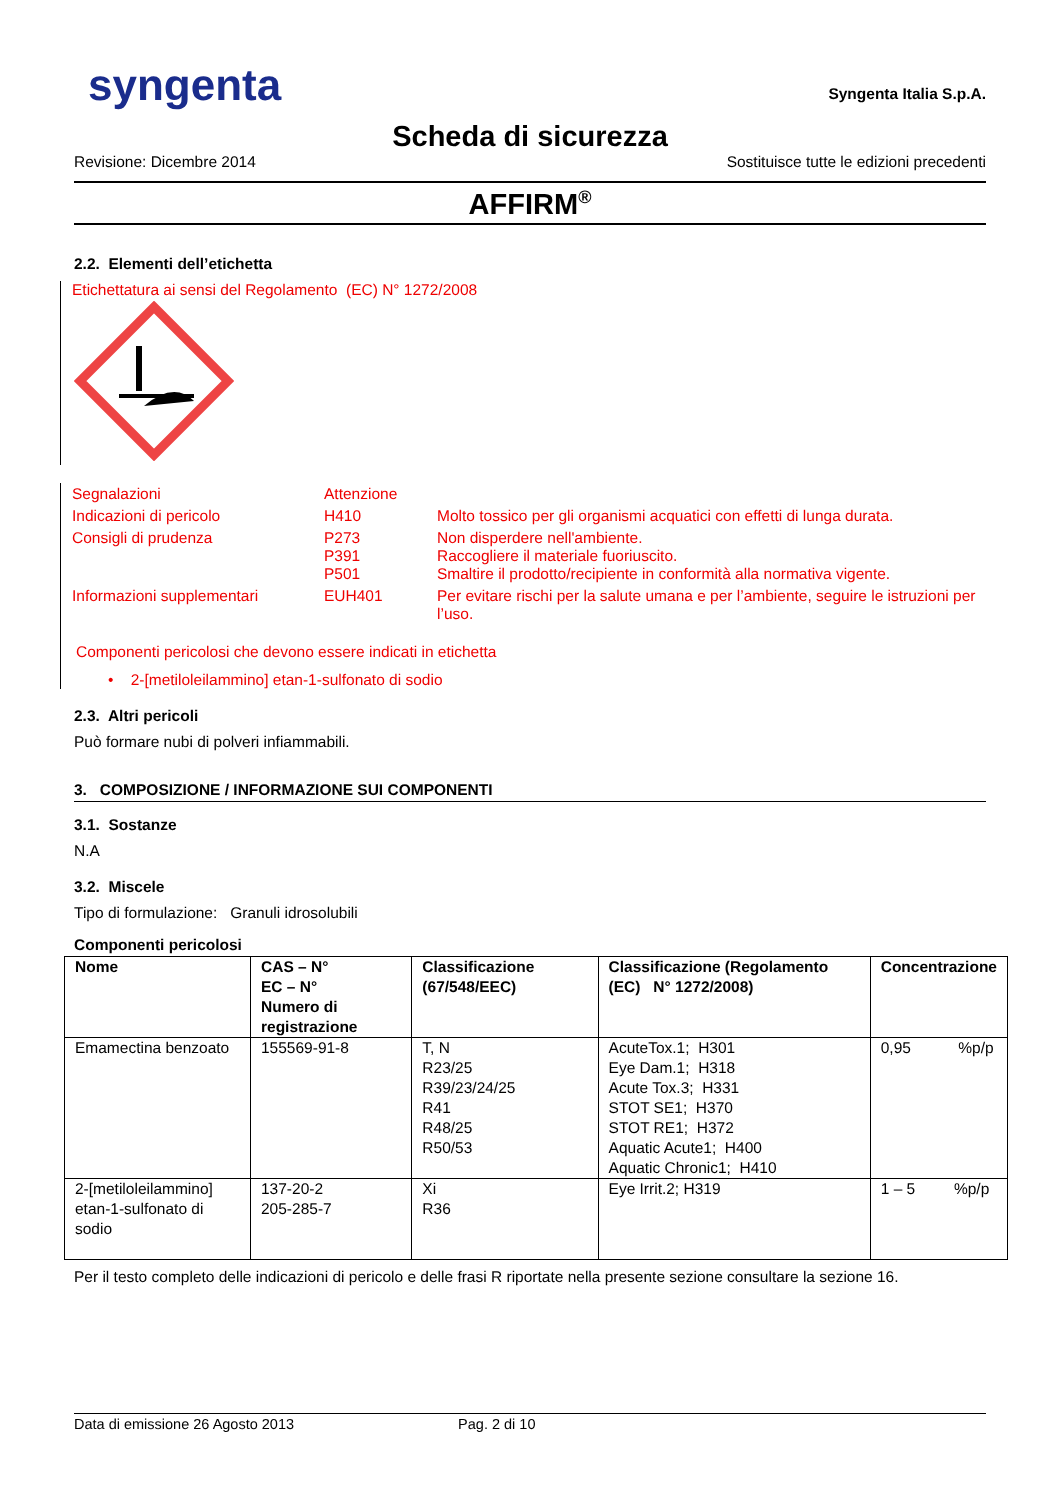syngenta
Syngenta Italia S.p.A.
Scheda di sicurezza
Revisione: Dicembre 2014 Sostituisce tutte le edizioni precedenti
AFFIRM<sup>®</sup>
2.2. Elementi dell’etichetta
Etichettatura ai sensi del Regolamento (EC) N° 1272/2008
| Segnalazioni | Attenzione | |
| Indicazioni di pericolo | H410 | Molto tossico per gli organismi acquatici con effetti di lunga durata. |
| Consigli di prudenza | P273 P391 P501 | Non disperdere nell'ambiente. Raccogliere il materiale fuoriuscito. Smaltire il prodotto/recipiente in conformità alla normativa vigente. |
| Informazioni supplementari | EUH401 | Per evitare rischi per la salute umana e per l’ambiente, seguire le istruzioni per l’uso. |
Componenti pericolosi che devono essere indicati in etichetta
• 2-[metiloleilammino] etan-1-sulfonato di sodio
2.3. Altri pericoli
Può formare nubi di polveri infiammabili.
3. COMPOSIZIONE / INFORMAZIONE SUI COMPONENTI
3.1. Sostanze
N.A
3.2. Miscele
Tipo di formulazione: Granuli idrosolubili
Componenti pericolosi
| Nome | CAS – N° EC – N° Numero di registrazione | Classificazione (67/548/EEC) | Classificazione (Regolamento (EC) N° 1272/2008) | Concentrazione |
| --- | --- | --- | --- | --- |
| Emamectina benzoato | 155569-91-8 | T, N R23/25 R39/23/24/25 R41 R48/25 R50/53 | AcuteTox.1; H301 Eye Dam.1; H318 Acute Tox.3; H331 STOT SE1; H370 STOT RE1; H372 Aquatic Acute1; H400 Aquatic Chronic1; H410 | 0,95 %p/p |
| 2-[metiloleilammino] etan-1-sulfonato di sodio | 137-20-2 205-285-7 | Xi R36 | Eye Irrit.2; H319 | 1 – 5 %p/p |
Per il testo completo delle indicazioni di pericolo e delle frasi R riportate nella presente sezione consultare la sezione 16.
Data di emissione 26 Agosto 2013 Pag. 2 di 10